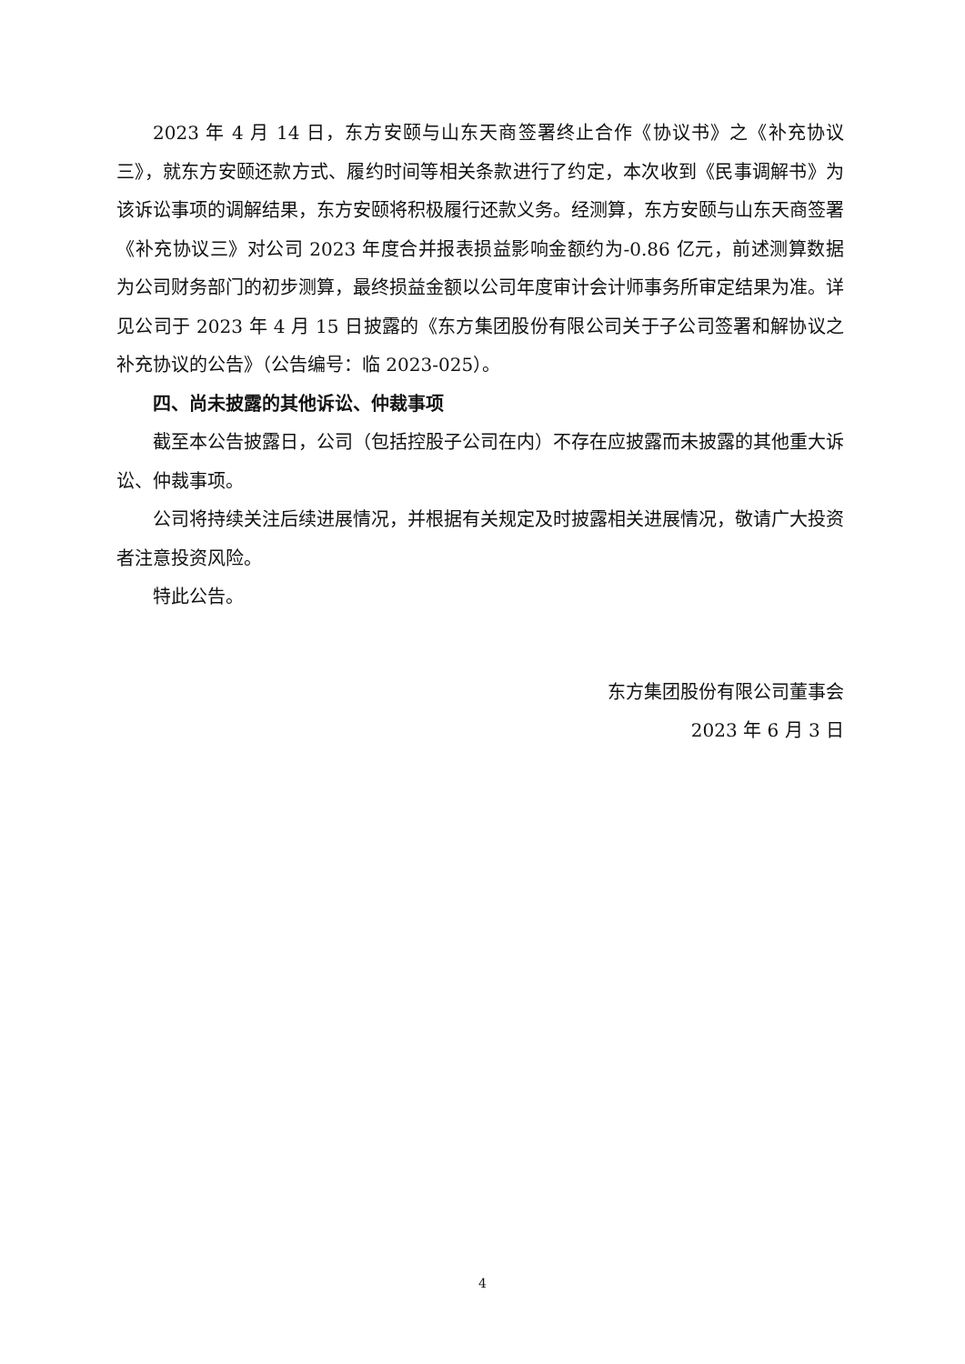2023 年 4 月 14 日，东方安颐与山东天商签署终止合作《协议书》之《补充协议三》，就东方安颐还款方式、履约时间等相关条款进行了约定，本次收到《民事调解书》为该诉讼事项的调解结果，东方安颐将积极履行还款义务。经测算，东方安颐与山东天商签署《补充协议三》对公司 2023 年度合并报表损益影响金额约为-0.86 亿元，前述测算数据为公司财务部门的初步测算，最终损益金额以公司年度审计会计师事务所审定结果为准。详见公司于 2023 年 4 月 15 日披露的《东方集团股份有限公司关于子公司签署和解协议之补充协议的公告》（公告编号：临 2023-025）。
四、尚未披露的其他诉讼、仲裁事项
截至本公告披露日，公司（包括控股子公司在内）不存在应披露而未披露的其他重大诉讼、仲裁事项。
公司将持续关注后续进展情况，并根据有关规定及时披露相关进展情况，敬请广大投资者注意投资风险。
特此公告。
东方集团股份有限公司董事会
2023 年 6 月 3 日
4